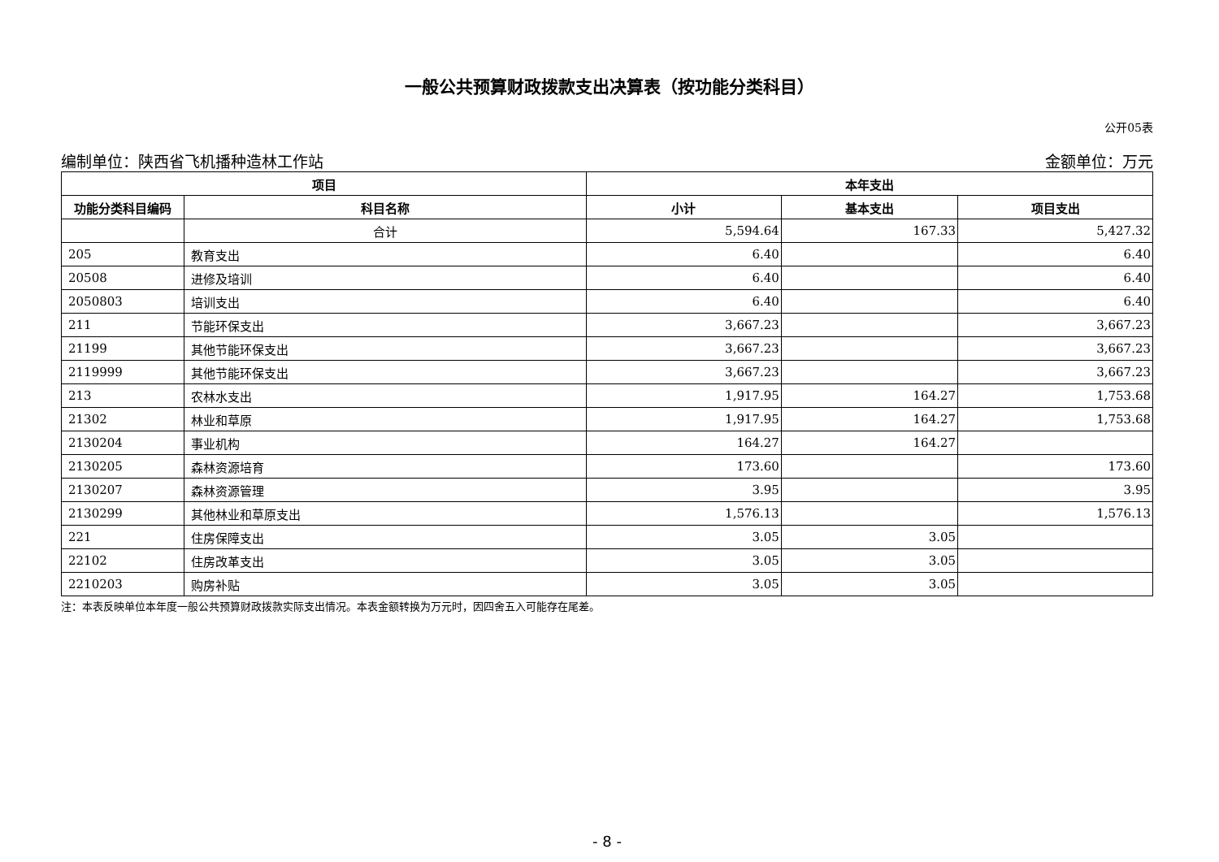一般公共预算财政拨款支出决算表（按功能分类科目）
公开05表
编制单位：陕西省飞机播种造林工作站 金额单位：万元
| 项目 | | 本年支出 | | |
| --- | --- | --- | --- | --- |
| 功能分类科目编码 | 科目名称 | 小计 | 基本支出 | 项目支出 |
| | 合计 | 5,594.64 | 167.33 | 5,427.32 |
| 205 | 教育支出 | 6.40 | | 6.40 |
| 20508 | 进修及培训 | 6.40 | | 6.40 |
| 2050803 | 培训支出 | 6.40 | | 6.40 |
| 211 | 节能环保支出 | 3,667.23 | | 3,667.23 |
| 21199 | 其他节能环保支出 | 3,667.23 | | 3,667.23 |
| 2119999 | 其他节能环保支出 | 3,667.23 | | 3,667.23 |
| 213 | 农林水支出 | 1,917.95 | 164.27 | 1,753.68 |
| 21302 | 林业和草原 | 1,917.95 | 164.27 | 1,753.68 |
| 2130204 | 事业机构 | 164.27 | 164.27 | |
| 2130205 | 森林资源培育 | 173.60 | | 173.60 |
| 2130207 | 森林资源管理 | 3.95 | | 3.95 |
| 2130299 | 其他林业和草原支出 | 1,576.13 | | 1,576.13 |
| 221 | 住房保障支出 | 3.05 | 3.05 | |
| 22102 | 住房改革支出 | 3.05 | 3.05 | |
| 2210203 | 购房补贴 | 3.05 | 3.05 | |
注：本表反映单位本年度一般公共预算财政拨款实际支出情况。本表金额转换为万元时，因四舍五入可能存在尾差。
- 8 -